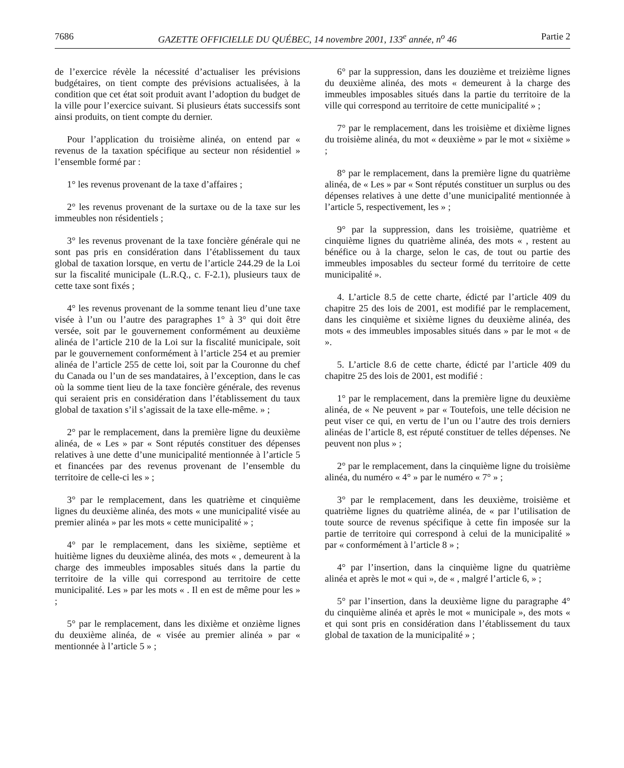7686 GAZETTE OFFICIELLE DU QUÉBEC, 14 novembre 2001, 133<sup>e</sup> année, n<sup>o</sup> 46 Partie 2
de l’exercice révèle la nécessité d’actualiser les prévisions budgétaires, on tient compte des prévisions actualisées, à la condition que cet état soit produit avant l’adoption du budget de la ville pour l’exercice suivant. Si plusieurs états successifs sont ainsi produits, on tient compte du dernier.
Pour l’application du troisième alinéa, on entend par « revenus de la taxation spécifique au secteur non résidentiel » l’ensemble formé par :
1° les revenus provenant de la taxe d’affaires ;
2° les revenus provenant de la surtaxe ou de la taxe sur les immeubles non résidentiels ;
3° les revenus provenant de la taxe foncière générale qui ne sont pas pris en considération dans l’établissement du taux global de taxation lorsque, en vertu de l’article 244.29 de la Loi sur la fiscalité municipale (L.R.Q., c. F-2.1), plusieurs taux de cette taxe sont fixés ;
4° les revenus provenant de la somme tenant lieu d’une taxe visée à l’un ou l’autre des paragraphes 1° à 3° qui doit être versée, soit par le gouvernement conformément au deuxième alinéa de l’article 210 de la Loi sur la fiscalité municipale, soit par le gouvernement conformément à l’article 254 et au premier alinéa de l’article 255 de cette loi, soit par la Couronne du chef du Canada ou l’un de ses mandataires, à l’exception, dans le cas où la somme tient lieu de la taxe foncière générale, des revenus qui seraient pris en considération dans l’établissement du taux global de taxation s’il s’agissait de la taxe elle-même. » ;
2° par le remplacement, dans la première ligne du deuxième alinéa, de « Les » par « Sont réputés constituer des dépenses relatives à une dette d’une municipalité mentionnée à l’article 5 et financées par des revenus provenant de l’ensemble du territoire de celle-ci les » ;
3° par le remplacement, dans les quatrième et cinquième lignes du deuxième alinéa, des mots « une municipalité visée au premier alinéa » par les mots « cette municipalité » ;
4° par le remplacement, dans les sixième, septième et huitième lignes du deuxième alinéa, des mots « , demeurent à la charge des immeubles imposables situés dans la partie du territoire de la ville qui correspond au territoire de cette municipalité. Les » par les mots « . Il en est de même pour les » ;
5° par le remplacement, dans les dixième et onzième lignes du deuxième alinéa, de « visée au premier alinéa » par « mentionnée à l’article 5 » ;
6° par la suppression, dans les douzième et treizième lignes du deuxième alinéa, des mots « demeurent à la charge des immeubles imposables situés dans la partie du territoire de la ville qui correspond au territoire de cette municipalité » ;
7° par le remplacement, dans les troisième et dixième lignes du troisième alinéa, du mot « deuxième » par le mot « sixième » ;
8° par le remplacement, dans la première ligne du quatrième alinéa, de « Les » par « Sont réputés constituer un surplus ou des dépenses relatives à une dette d’une municipalité mentionnée à l’article 5, respectivement, les » ;
9° par la suppression, dans les troisième, quatrième et cinquième lignes du quatrième alinéa, des mots « , restent au bénéfice ou à la charge, selon le cas, de tout ou partie des immeubles imposables du secteur formé du territoire de cette municipalité ».
4. L’article 8.5 de cette charte, édicté par l’article 409 du chapitre 25 des lois de 2001, est modifié par le remplacement, dans les cinquième et sixième lignes du deuxième alinéa, des mots « des immeubles imposables situés dans » par le mot « de ».
5. L’article 8.6 de cette charte, édicté par l’article 409 du chapitre 25 des lois de 2001, est modifié :
1° par le remplacement, dans la première ligne du deuxième alinéa, de « Ne peuvent » par « Toutefois, une telle décision ne peut viser ce qui, en vertu de l’un ou l’autre des trois derniers alinéas de l’article 8, est réputé constituer de telles dépenses. Ne peuvent non plus » ;
2° par le remplacement, dans la cinquième ligne du troisième alinéa, du numéro « 4° » par le numéro « 7° » ;
3° par le remplacement, dans les deuxième, troisième et quatrième lignes du quatrième alinéa, de « par l’utilisation de toute source de revenus spécifique à cette fin imposée sur la partie de territoire qui correspond à celui de la municipalité » par « conformément à l’article 8 » ;
4° par l’insertion, dans la cinquième ligne du quatrième alinéa et après le mot « qui », de « , malgré l’article 6, » ;
5° par l’insertion, dans la deuxième ligne du paragraphe 4° du cinquième alinéa et après le mot « municipale », des mots « et qui sont pris en considération dans l’établissement du taux global de taxation de la municipalité » ;